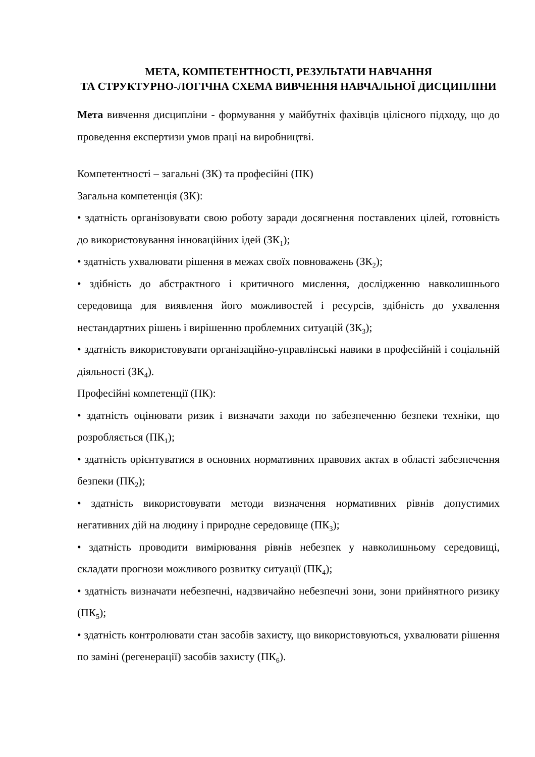МЕТА, КОМПЕТЕНТНОСТІ, РЕЗУЛЬТАТИ НАВЧАННЯ
ТА СТРУКТУРНО-ЛОГІЧНА СХЕМА ВИВЧЕННЯ НАВЧАЛЬНОЇ ДИСЦИПЛІНИ
Мета вивчення дисципліни - формування у майбутніх фахівців цілісного підходу, що до проведення експертизи умов праці на виробництві.
Компетентності – загальні (ЗК) та професійні (ПК)
Загальна компетенція (ЗК):
• здатність організовувати свою роботу заради досягнення поставлених цілей, готовність до використовування інноваційних ідей (ЗК<sub>1</sub>);
• здатність ухвалювати рішення в межах своїх повноважень (ЗК<sub>2</sub>);
• здібність до абстрактного і критичного мислення, дослідженню навколишнього середовища для виявлення його можливостей і ресурсів, здібність до ухвалення нестандартних рішень і вирішенню проблемних ситуацій (ЗК<sub>3</sub>);
• здатність використовувати організаційно-управлінські навики в професійній і соціальній діяльності (ЗК<sub>4</sub>).
Професійні компетенції (ПК):
• здатність оцінювати ризик і визначати заходи по забезпеченню безпеки техніки, що розробляється (ПК<sub>1</sub>);
• здатність орієнтуватися в основних нормативних правових актах в області забезпечення безпеки (ПК<sub>2</sub>);
• здатність використовувати методи визначення нормативних рівнів допустимих негативних дій на людину і природне середовище (ПК<sub>3</sub>);
• здатність проводити вимірювання рівнів небезпек у навколишньому середовищі, складати прогнози можливого розвитку ситуації (ПК<sub>4</sub>);
• здатність визначати небезпечні, надзвичайно небезпечні зони, зони прийнятного ризику (ПК<sub>5</sub>);
• здатність контролювати стан засобів захисту, що використовуються, ухвалювати рішення по заміні (регенерації) засобів захисту (ПК<sub>6</sub>).